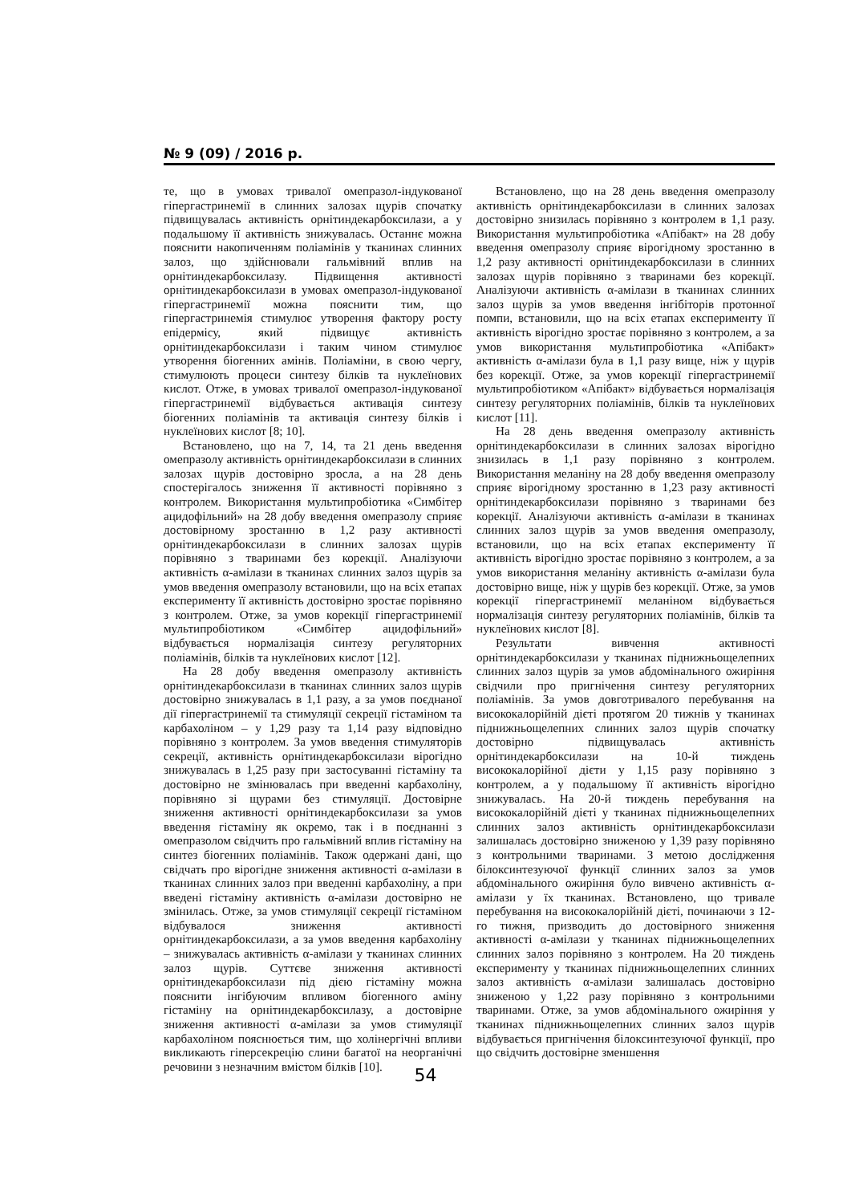№ 9 (09) / 2016 р.
те, що в умовах тривалої омепразол-індукованої гіпергастринемії в слинних залозах щурів спочатку підвищувалась активність орнітиндекарбоксилази, а у подальшому її активність знижувалась. Останнє можна пояснити накопиченням поліамінів у тканинах слинних залоз, що здійснювали гальмівний вплив на орнітиндекарбоксилазу. Підвищення активності орнітиндекарбоксилази в умовах омепразол-індукованої гіпергастринемії можна пояснити тим, що гіпергастринемія стимулює утворення фактору росту епідермісу, який підвищує активність орнітиндекарбоксилази і таким чином стимулює утворення біогенних амінів. Поліаміни, в свою чергу, стимулюють процеси синтезу білків та нуклеїнових кислот. Отже, в умовах тривалої омепразол-індукованої гіпергастринемії відбувається активація синтезу біогенних поліамінів та активація синтезу білків і нуклеїнових кислот [8; 10].
Встановлено, що на 7, 14, та 21 день введення омепразолу активність орнітиндекарбоксилази в слинних залозах щурів достовірно зросла, а на 28 день спостерігалось зниження її активності порівняно з контролем. Використання мультипробіотика «Симбітер ацидофільний» на 28 добу введення омепразолу сприяє достовірному зростанню в 1,2 разу активності орнітиндекарбоксилази в слинних залозах щурів порівняно з тваринами без корекції. Аналізуючи активність α-амілази в тканинах слинних залоз щурів за умов введення омепразолу встановили, що на всіх етапах експерименту її активність достовірно зростає порівняно з контролем. Отже, за умов корекції гіпергастринемії мультипробіотиком «Симбітер ацидофільний» відбувається нормалізація синтезу регуляторних поліамінів, білків та нуклеїнових кислот [12].
На 28 добу введення омепразолу активність орнітиндекарбоксилази в тканинах слинних залоз щурів достовірно знижувалась в 1,1 разу, а за умов поєднаної дії гіпергастринемії та стимуляції секреції гістаміном та карбахоліном – у 1,29 разу та 1,14 разу відповідно порівняно з контролем. За умов введення стимуляторів секреції, активність орнітиндекарбоксилази вірогідно знижувалась в 1,25 разу при застосуванні гістаміну та достовірно не змінювалась при введенні карбахоліну, порівняно зі щурами без стимуляції. Достовірне зниження активності орнітиндекарбоксилази за умов введення гістаміну як окремо, так і в поєднанні з омепразолом свідчить про гальмівний вплив гістаміну на синтез біогенних поліамінів. Також одержані дані, що свідчать про вірогідне зниження активності α-амілази в тканинах слинних залоз при введенні карбахоліну, а при введені гістаміну активність α-амілази достовірно не змінилась. Отже, за умов стимуляції секреції гістаміном відбувалося зниження активності орнітиндекарбоксилази, а за умов введення карбахоліну – знижувалась активність α-амілази у тканинах слинних залоз щурів. Суттєве зниження активності орнітиндекарбоксилази під дією гістаміну можна пояснити інгібуючим впливом біогенного аміну гістаміну на орнітиндекарбоксилазу, а достовірне зниження активності α-амілази за умов стимуляції карбахоліном пояснюється тим, що холінергічні впливи викликають гіперсекрецію слини багатої на неорганічні речовини з незначним вмістом білків [10].
Встановлено, що на 28 день введення омепразолу активність орнітиндекарбоксилази в слинних залозах достовірно знизилась порівняно з контролем в 1,1 разу. Використання мультипробіотика «Апібакт» на 28 добу введення омепразолу сприяє вірогідному зростанню в 1,2 разу активності орнітиндекарбоксилази в слинних залозах щурів порівняно з тваринами без корекції. Аналізуючи активність α-амілази в тканинах слинних залоз щурів за умов введення інгібіторів протонної помпи, встановили, що на всіх етапах експерименту її активність вірогідно зростає порівняно з контролем, а за умов використання мультипробіотика «Апібакт» активність α-амілази була в 1,1 разу вище, ніж у щурів без корекції. Отже, за умов корекції гіпергастринемії мультипробіотиком «Апібакт» відбувається нормалізація синтезу регуляторних поліамінів, білків та нуклеїнових кислот [11].
На 28 день введення омепразолу активність орнітиндекарбоксилази в слинних залозах вірогідно знизилась в 1,1 разу порівняно з контролем. Використання меланіну на 28 добу введення омепразолу сприяє вірогідному зростанню в 1,23 разу активності орнітиндекарбоксилази порівняно з тваринами без корекції. Аналізуючи активність α-амілази в тканинах слинних залоз щурів за умов введення омепразолу, встановили, що на всіх етапах експерименту її активність вірогідно зростає порівняно з контролем, а за умов використання меланіну активність α-амілази була достовірно вище, ніж у щурів без корекції. Отже, за умов корекції гіпергастринемії меланіном відбувається нормалізація синтезу регуляторних поліамінів, білків та нуклеїнових кислот [8].
Результати вивчення активності орнітиндекарбоксилази у тканинах піднижньощелепних слинних залоз щурів за умов абдомінального ожиріння свідчили про пригнічення синтезу регуляторних поліамінів. За умов довготривалого перебування на висококалорійній дієті протягом 20 тижнів у тканинах піднижньощелепних слинних залоз щурів спочатку достовірно підвищувалась активність орнітиндекарбоксилази на 10-й тиждень висококалорійної дієти у 1,15 разу порівняно з контролем, а у подальшому її активність вірогідно знижувалась. На 20-й тиждень перебування на висококалорійній дієті у тканинах піднижньощелепних слинних залоз активність орнітиндекарбоксилази залишалась достовірно зниженою у 1,39 разу порівняно з контрольними тваринами. З метою дослідження білоксинтезуючої функції слинних залоз за умов абдомінального ожиріння було вивчено активність α-амілази у їх тканинах. Встановлено, що тривале перебування на висококалорійній дієті, починаючи з 12-го тижня, призводить до достовірного зниження активності α-амілази у тканинах піднижньощелепних слинних залоз порівняно з контролем. На 20 тиждень експерименту у тканинах піднижньощелепних слинних залоз активність α-амілази залишалась достовірно зниженою у 1,22 разу порівняно з контрольними тваринами. Отже, за умов абдомінального ожиріння у тканинах піднижньощелепних слинних залоз щурів відбувається пригнічення білоксинтезуючої функції, про що свідчить достовірне зменшення
54